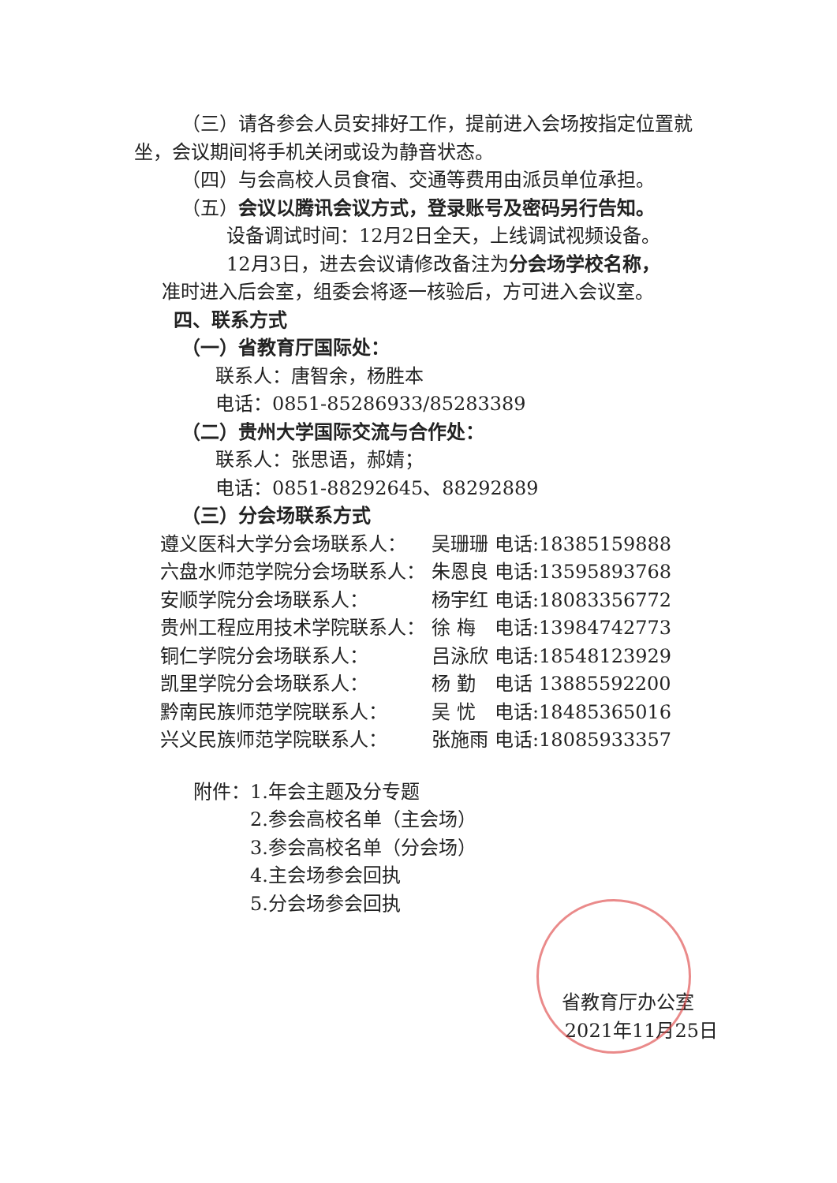（三）请各参会人员安排好工作，提前进入会场按指定位置就坐，会议期间将手机关闭或设为静音状态。
（四）与会高校人员食宿、交通等费用由派员单位承担。
（五）会议以腾讯会议方式，登录账号及密码另行告知。
设备调试时间：12月2日全天，上线调试视频设备。
12月3日，进去会议请修改备注为分会场学校名称，
准时进入后会室，组委会将逐一核验后，方可进入会议室。
四、联系方式
（一）省教育厅国际处：
联系人：唐智余，杨胜本
电话：0851-85286933/85283389
（二）贵州大学国际交流与合作处：
联系人：张思语，郝婧；
电话：0851-88292645、88292889
（三）分会场联系方式
| 遵义医科大学分会场联系人： | 吴珊珊 | 电话:18385159888 |
| 六盘水师范学院分会场联系人： | 朱恩良 | 电话:13595893768 |
| 安顺学院分会场联系人： | 杨宇红 | 电话:18083356772 |
| 贵州工程应用技术学院联系人： | 徐 梅 | 电话:13984742773 |
| 铜仁学院分会场联系人： | 吕泳欣 | 电话:18548123929 |
| 凯里学院分会场联系人： | 杨 勤 | 电话 13885592200 |
| 黔南民族师范学院联系人： | 吴 忧 | 电话:18485365016 |
| 兴义民族师范学院联系人： | 张施雨 | 电话:18085933357 |
附件：1.年会主题及分专题
2.参会高校名单（主会场）
3.参会高校名单（分会场）
4.主会场参会回执
5.分会场参会回执
省教育厅办公室
2021年11月25日